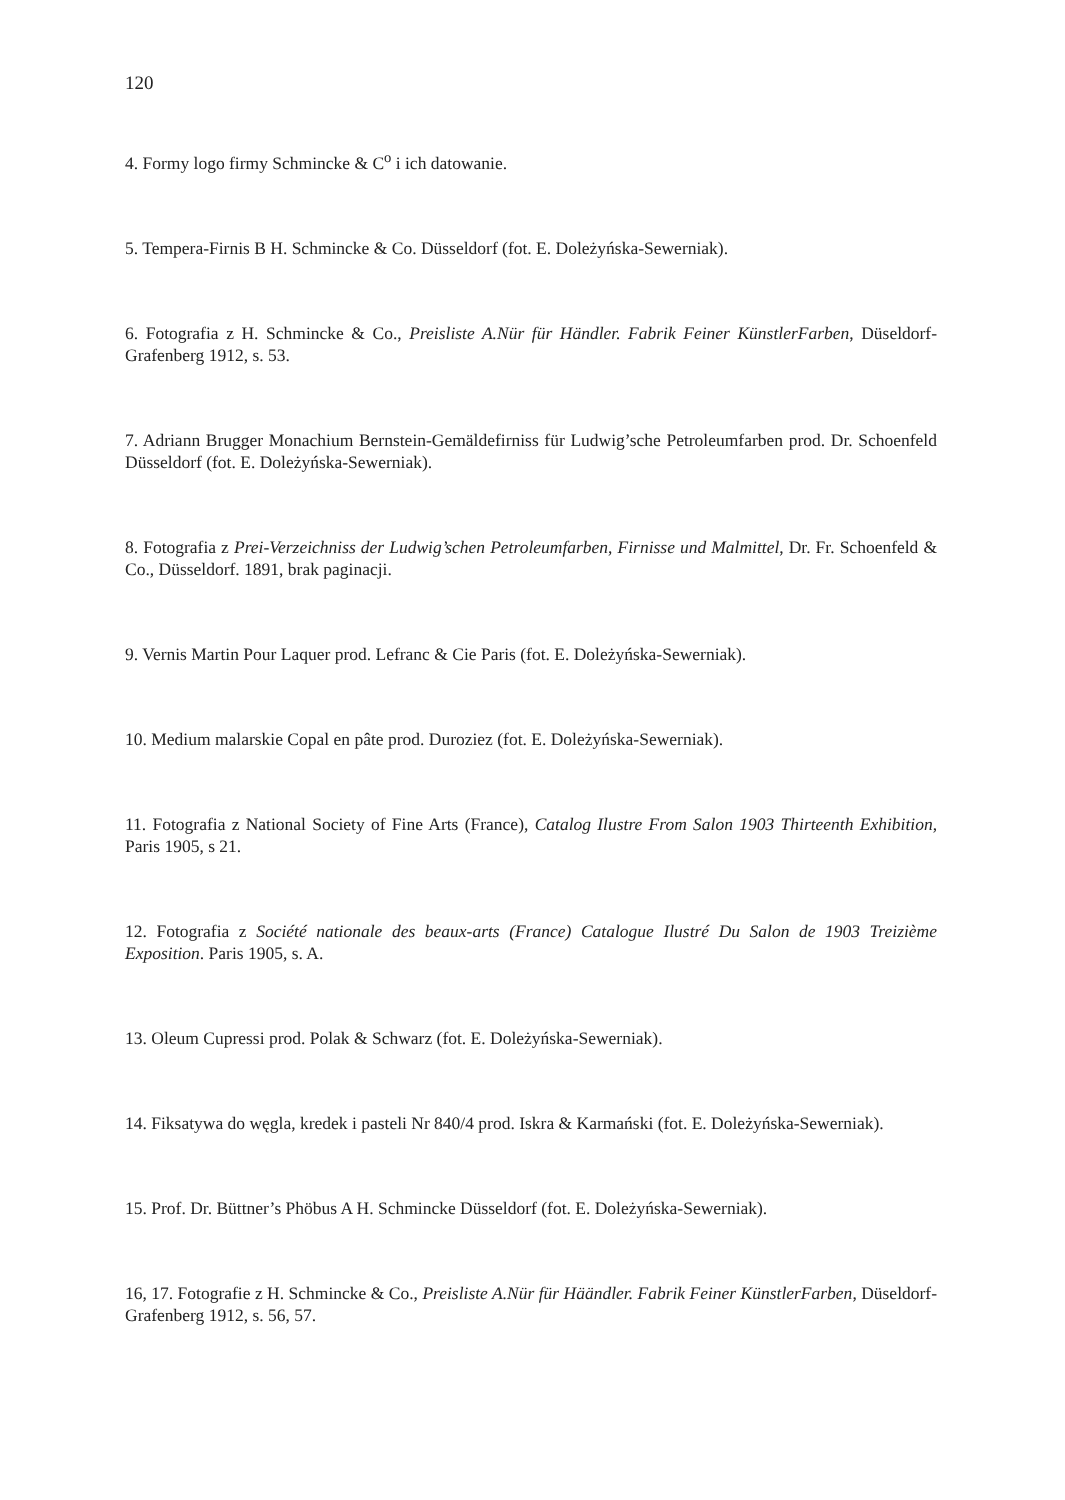120
4. Formy logo firmy Schmincke & C<sup>o</sup> i ich datowanie.
5. Tempera-Firnis B H. Schmincke & Co. Düsseldorf (fot. E. Doleżyńska-Sewerniak).
6. Fotografia z H. Schmincke & Co., Preisliste A.Nür für Händler. Fabrik Feiner KünstlerFarben, Düseldorf-Grafenberg 1912, s. 53.
7. Adriann Brugger Monachium Bernstein-Gemäldefirniss für Ludwig’sche Petroleumfarben prod. Dr. Schoenfeld Düsseldorf (fot. E. Doleżyńska-Sewerniak).
8. Fotografia z Prei-Verzeichniss der Ludwig’schen Petroleumfarben, Firnisse und Malmittel, Dr. Fr. Schoenfeld & Co., Düsseldorf. 1891, brak paginacji.
9. Vernis Martin Pour Laquer prod. Lefranc & Cie Paris (fot. E. Doleżyńska-Sewerniak).
10. Medium malarskie Copal en pâte prod. Duroziez (fot. E. Doleżyńska-Sewerniak).
11. Fotografia z National Society of Fine Arts (France), Catalog Ilustre From Salon 1903 Thirteenth Exhibition, Paris 1905, s 21.
12. Fotografia z Société nationale des beaux-arts (France) Catalogue Ilustré Du Salon de 1903 Treizième Exposition. Paris 1905, s. A.
13. Oleum Cupressi prod. Polak & Schwarz (fot. E. Doleżyńska-Sewerniak).
14. Fiksatywa do węgla, kredek i pasteli Nr 840/4 prod. Iskra & Karmański (fot. E. Doleżyńska-Sewerniak).
15. Prof. Dr. Büttner’s Phöbus A H. Schmincke Düsseldorf (fot. E. Doleżyńska-Sewerniak).
16, 17. Fotografie z H. Schmincke & Co., Preisliste A.Nür für Häändler. Fabrik Feiner KünstlerFarben, Düseldorf-Grafenberg 1912, s. 56, 57.